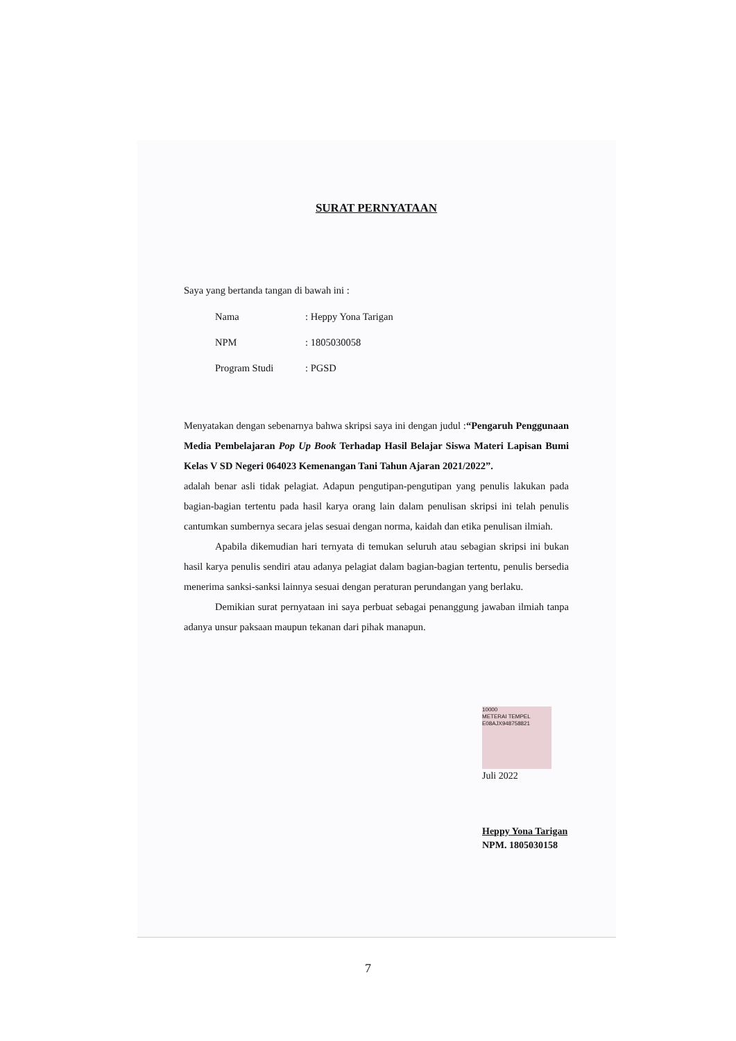SURAT PERNYATAAN
Saya yang bertanda tangan di bawah ini :
| Nama | : Heppy Yona Tarigan |
| NPM | : 1805030058 |
| Program Studi | : PGSD |
Menyatakan dengan sebenarnya bahwa skripsi saya ini dengan judul :“Pengaruh Penggunaan Media Pembelajaran Pop Up Book Terhadap Hasil Belajar Siswa Materi Lapisan Bumi Kelas V SD Negeri 064023 Kemenangan Tani Tahun Ajaran 2021/2022”.
adalah benar asli tidak pelagiat. Adapun pengutipan-pengutipan yang penulis lakukan pada bagian-bagian tertentu pada hasil karya orang lain dalam penulisan skripsi ini telah penulis cantumkan sumbernya secara jelas sesuai dengan norma, kaidah dan etika penulisan ilmiah.
Apabila dikemudian hari ternyata di temukan seluruh atau sebagian skripsi ini bukan hasil karya penulis sendiri atau adanya pelagiat dalam bagian-bagian tertentu, penulis bersedia menerima sanksi-sanksi lainnya sesuai dengan peraturan perundangan yang berlaku.
Demikian surat pernyataan ini saya perbuat sebagai penanggung jawaban ilmiah tanpa adanya unsur paksaan maupun tekanan dari pihak manapun.
10000
METERAI TEMPEL
E08AJX948758821 Juli 2022
Heppy Yona Tarigan
NPM. 1805030158
7